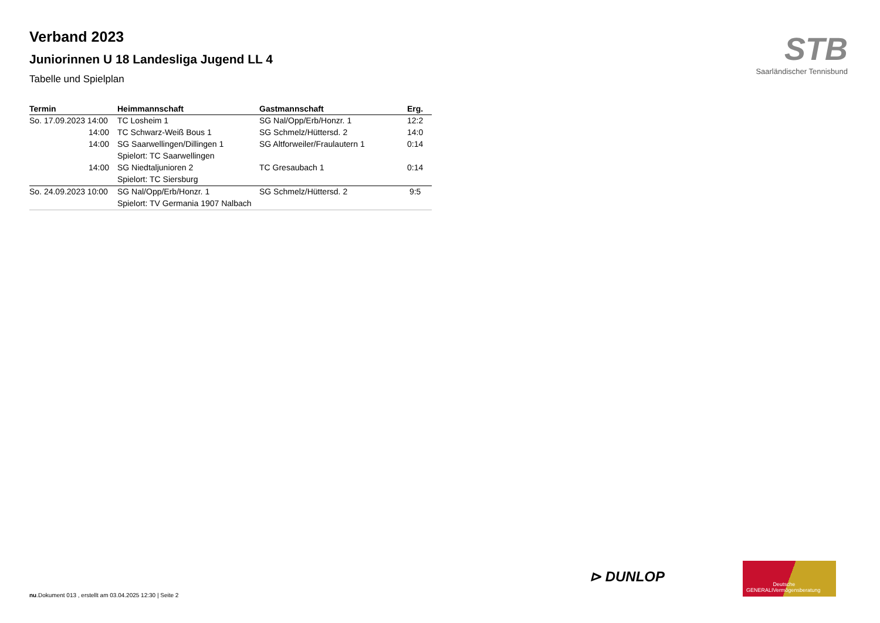Verband 2023
Juniorinnen U 18 Landesliga Jugend LL 4
Tabelle und Spielplan
| Termin | Heimmannschaft | Gastmannschaft | Erg. |
| --- | --- | --- | --- |
| So. 17.09.2023 14:00 | TC Losheim 1 | SG Nal/Opp/Erb/Honzr. 1 | 12:2 |
| 14:00 | TC Schwarz-Weiß Bous 1 | SG Schmelz/Hüttersd. 2 | 14:0 |
| 14:00 | SG Saarwellingen/Dillingen 1 | SG Altforweiler/Fraulautern 1 | 0:14 |
| | Spielort: TC Saarwellingen | | |
| 14:00 | SG Niedtaljunioren 2 | TC Gresaubach 1 | 0:14 |
| | Spielort: TC Siersburg | | |
| So. 24.09.2023 10:00 | SG Nal/Opp/Erb/Honzr. 1 | SG Schmelz/Hüttersd. 2 | 9:5 |
| | Spielort: TV Germania 1907 Nalbach | | |
STB
Saarländischer Tennisbund
⊳ DUNLOP
GENERALI Deutsche Vermögensberatung
nu.Dokument 013 , erstellt am 03.04.2025 12:30 | Seite 2